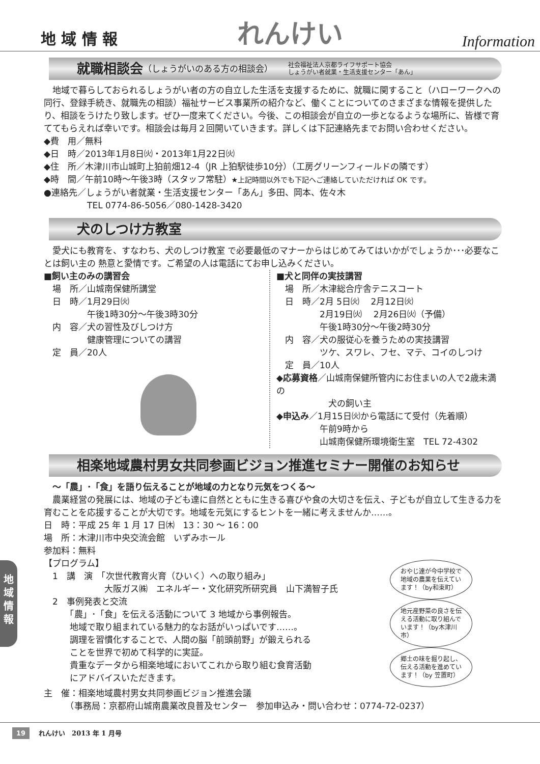地 域 情 報
れんけい
Information
就職相談会 （しょうがいのある方の相談会） 社会福祉法人京都ライフサポート協会
しょうがい者就業・生活支援センター「あん」
　地域で暮らしておられるしょうがい者の方の自立した生活を支援するために、就職に関すること（ハローワークへの同行、登録手続き、就職先の相談）福祉サービス事業所の紹介など、働くことについてのさまざまな情報を提供したり、相談をうけたり致します。ぜひ一度来てください。今後、この相談会が自立の一歩となるような場所に、皆様で育ててもらえれば幸いです。相談会は毎月２回開いていきます。詳しくは下記連絡先までお問い合わせください。
◆費　用／無料
◆日　時／2013年1月8日㈫・2013年1月22日㈫
◆住　所／木津川市山城町上狛前畑12-4（JR 上狛駅徒歩10分）（工房グリーンフィールドの隣です）
◆時　間／午前10時～午後3時（スタッフ常駐）★上記時間以外でも下記へご連絡していただければ OK です。
●連絡先／しょうがい者就業・生活支援センター「あん」多田、岡本、佐々木
　　　　　TEL 0774-86-5056／080-1428-3420
犬のしつけ方教室
　愛犬にも教育を、すなわち、犬のしつけ教室 で必要最低のマナーからはじめてみてはいかがでしょうか･･･必要なことは飼い主の 熱意と愛情です。ご希望の人は電話にてお申し込みください。
■飼い主のみの講習会
　場　所／山城南保健所講堂
　日　時／1月29日㈫
　　　　　午後1時30分～午後3時30分
　内　容／犬の習性及びしつけ方
　　　　　健康管理についての講習
　定　員／20人
■犬と同伴の実技講習
　場　所／木津総合庁舎テニスコート
　日　時／2月 5日㈫　 2月12日㈫
　　　　　2月19日㈫　 2月26日㈫（予備）
　　　　　午後1時30分～午後2時30分
　内　容／犬の服従心を養うための実技講習
　　　　　ツケ、スワレ、フセ、マテ、コイのしつけ
　定　員／10人
◆応募資格／山城南保健所管内にお住まいの人で2歳未満の
　　　　　　犬の飼い主
◆申込み／1月15日㈫から電話にて受付（先着順）
　　　　　午前9時から
　　　　　山城南保健所環境衛生室　TEL 72-4302
相楽地域農村男女共同参画ビジョン推進セミナー開催のお知らせ
　～「農」･「食」を語り伝えることが地域の力となり元気をつくる～
　農業経営の発展には、地域の子ども達に自然とともに生きる喜びや食の大切さを伝え、子どもが自立して生きる力を育むことを応援することが大切です。地域を元気にするヒントを一緒に考えませんか……。
日　時：平成 25 年 1 月 17 日㈭　13：30 ～ 16：00
場　所：木津川市中央交流会館　いずみホール
参加料：無料
【プログラム】
　1　講　演　「次世代教育火育（ひいく）への取り組み」
　　　　　　　大阪ガス㈱　エネルギー・文化研究所研究員　山下満智子氏
　2　事例発表と交流
　　　「農」･「食」を伝える活動について 3 地域から事例報告。
　　　地域で取り組まれている魅力的なお話がいっぱいです……。
　　　調理を習慣化することで、人間の脳「前頭前野」が鍛えられる
　　　ことを世界で初めて科学的に実証。
　　　貴重なデータから相楽地域においてこれから取り組む食育活動
　　　にアドバイスいただきます。
おやじ達が今中学校で地域の農業を伝えています！（by和束町）
地元産野菜の良さを伝える活動に取り組んでいます！（by木津川市）
郷土の味を掘り起し、伝える活動を進めています！（by 笠置町）
主　催：相楽地域農村男女共同参画ビジョン推進会議
　　　（事務局：京都府山城南農業改良普及センター　参加申込み・問い合わせ：0774-72-0237）
地
域
情
報
19 れんけい　2013 年 1 月号